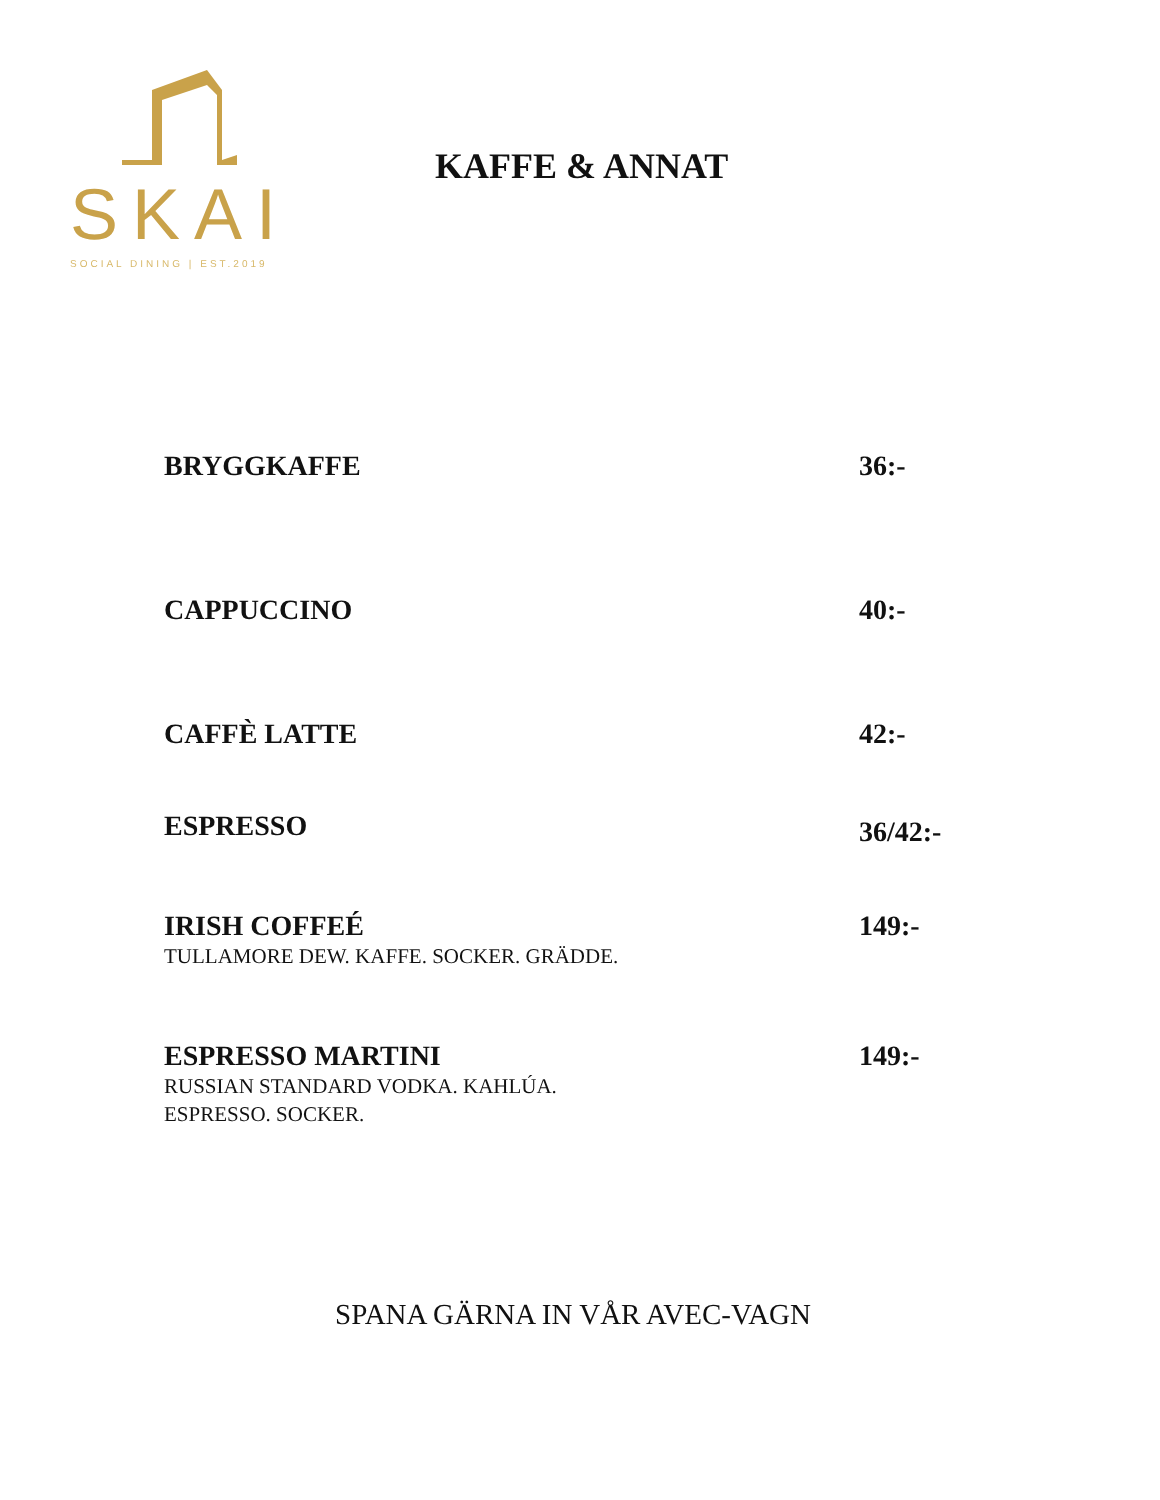SKAI
SOCIAL DINING | EST.2019
KAFFE & ANNAT
BRYGGKAFFE 36:-
CAPPUCCINO 40:-
CAFFÈ LATTE 42:-
ESPRESSO
36/42:-
IRISH COFFEÉ
TULLAMORE DEW. KAFFE. SOCKER. GRÄDDE.
149:-
ESPRESSO MARTINI
RUSSIAN STANDARD VODKA. KAHLÚA.
ESPRESSO. SOCKER.
149:-
SPANA GÄRNA IN VÅR AVEC-VAGN